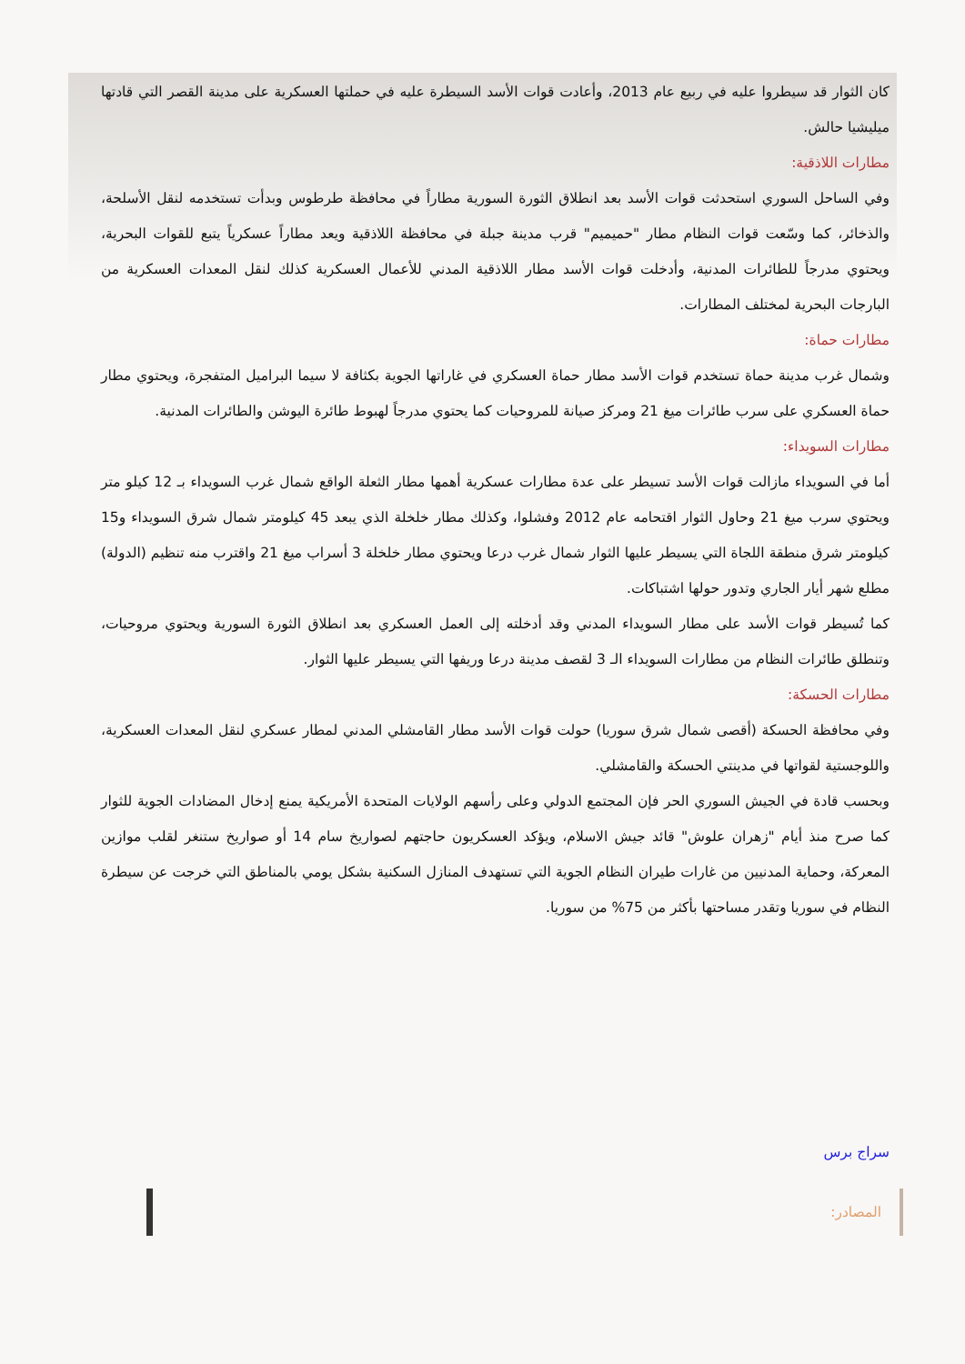كان الثوار قد سيطروا عليه في ربيع عام 2013، وأعادت قوات الأسد السيطرة عليه في حملتها العسكرية على مدينة القصر التي قادتها ميليشيا حالش.
مطارات اللاذقية:
وفي الساحل السوري استحدثت قوات الأسد بعد انطلاق الثورة السورية مطاراً في محافظة طرطوس وبدأت تستخدمه لنقل الأسلحة، والذخائر، كما وسّعت قوات النظام مطار "حميميم" قرب مدينة جبلة في محافظة اللاذقية ويعد مطاراً عسكرياً يتبع للقوات البحرية، ويحتوي مدرجاً للطائرات المدنية، وأدخلت قوات الأسد مطار اللاذقية المدني للأعمال العسكرية كذلك لنقل المعدات العسكرية من البارجات البحرية لمختلف المطارات.
مطارات حماة:
وشمال غرب مدينة حماة تستخدم قوات الأسد مطار حماة العسكري في غاراتها الجوية بكثافة لا سيما البراميل المتفجرة، ويحتوي مطار حماة العسكري على سرب طائرات ميغ 21 ومركز صيانة للمروحيات كما يحتوي مدرجاً لهبوط طائرة اليوشن والطائرات المدنية.
مطارات السويداء:
أما في السويداء مازالت قوات الأسد تسيطر على عدة مطارات عسكرية أهمها مطار الثعلة الواقع شمال غرب السويداء بـ 12 كيلو متر ويحتوي سرب ميغ 21 وحاول الثوار اقتحامه عام 2012 وفشلوا، وكذلك مطار خلخلة الذي يبعد 45 كيلومتر شمال شرق السويداء و15 كيلومتر شرق منطقة اللجاة التي يسيطر عليها الثوار شمال غرب درعا ويحتوي مطار خلخلة 3 أسراب ميغ 21 واقترب منه تنظيم (الدولة) مطلع شهر أيار الجاري وتدور حولها اشتباكات.
كما تُسيطر قوات الأسد على مطار السويداء المدني وقد أدخلته إلى العمل العسكري بعد انطلاق الثورة السورية ويحتوي مروحيات، وتنطلق طائرات النظام من مطارات السويداء الـ 3 لقصف مدينة درعا وريفها التي يسيطر عليها الثوار.
مطارات الحسكة:
وفي محافظة الحسكة (أقصى شمال شرق سوريا) حولت قوات الأسد مطار القامشلي المدني لمطار عسكري لنقل المعدات العسكرية، واللوجستية لقواتها في مدينتي الحسكة والقامشلي.
وبحسب قادة في الجيش السوري الحر فإن المجتمع الدولي وعلى رأسهم الولايات المتحدة الأمريكية يمنع إدخال المضادات الجوية للثوار كما صرح منذ أيام "زهران علوش" قائد جيش الاسلام، ويؤكد العسكريون حاجتهم لصواريخ سام 14 أو صواريخ ستنغر لقلب موازين المعركة، وحماية المدنيين من غارات طيران النظام الجوية التي تستهدف المنازل السكنية بشكل يومي بالمناطق التي خرجت عن سيطرة النظام في سوريا وتقدر مساحتها بأكثر من 75% من سوريا.
سراج برس
المصادر: